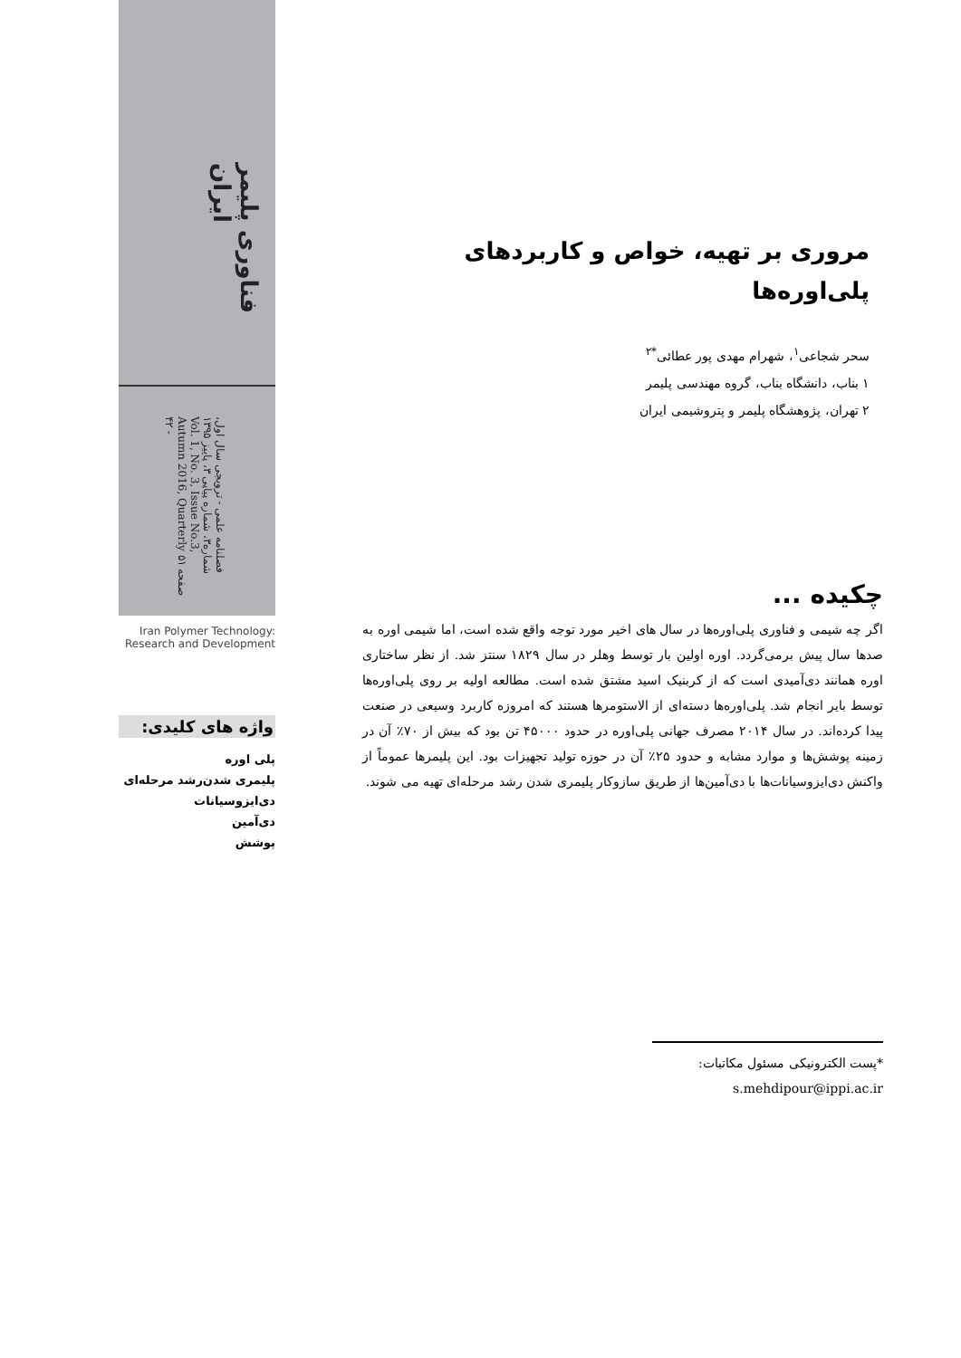فناوری پلیمر ایران
فصلنامه علمی - ترویجی سال اول، شماره۳، شماره پیاپی ۳، پاییز ۱۳۹۵ Vol. 1, No. 3, Issue No.3, Autumn 2016, Quarterly صفحه ۵۱ - ۴۲
Iran Polymer Technology:
Research and Development
واژه های کلیدی:
پلی اوره
پلیمری شدن‌رشد مرحله‌ای
دی‌ایزوسیانات
دی‌آمین
پوشش
مروری بر تهیه، خواص و کاربردهای
پلی‌اوره‌ها
سحر شجاعی<sup>۱</sup>، شهرام مهدی پور عطائی<sup>*۲</sup>
۱ بناب، دانشگاه بناب، گروه مهندسی پلیمر
۲ تهران، پژوهشگاه پلیمر و پتروشیمی ایران
چکیده ...
اگر چه شیمی و فناوری پلی‌اوره‌ها در سال های اخیر مورد توجه واقع شده است، اما شیمی اوره به صدها سال پیش برمی‌گردد. اوره اولین بار توسط وهلر در سال ۱۸۲۹ سنتز شد. از نظر ساختاری اوره همانند دی‌آمیدی است که از کربنیک اسید مشتق شده است. مطالعه اولیه بر روی پلی‌اوره‌ها توسط بایر انجام شد. پلی‌اوره‌ها دسته‌ای از الاستومرها هستند که امروزه کاربرد وسیعی در صنعت پیدا کرده‌اند. در سال ۲۰۱۴ مصرف جهانی پلی‌اوره در حدود ۴۵۰۰۰ تن بود که بیش از ۷۰٪ آن در زمینه پوشش‌ها و موارد مشابه و حدود ۲۵٪ آن در حوزه تولید تجهیزات بود. این پلیمرها عموماً از واکنش دی‌ایزوسیانات‌ها با دی‌آمین‌ها از طریق سازوکار پلیمری شدن رشد مرحله‌ای تهیه می شوند.
*پست الکترونیکی مسئول مکاتبات:
s.mehdipour@ippi.ac.ir